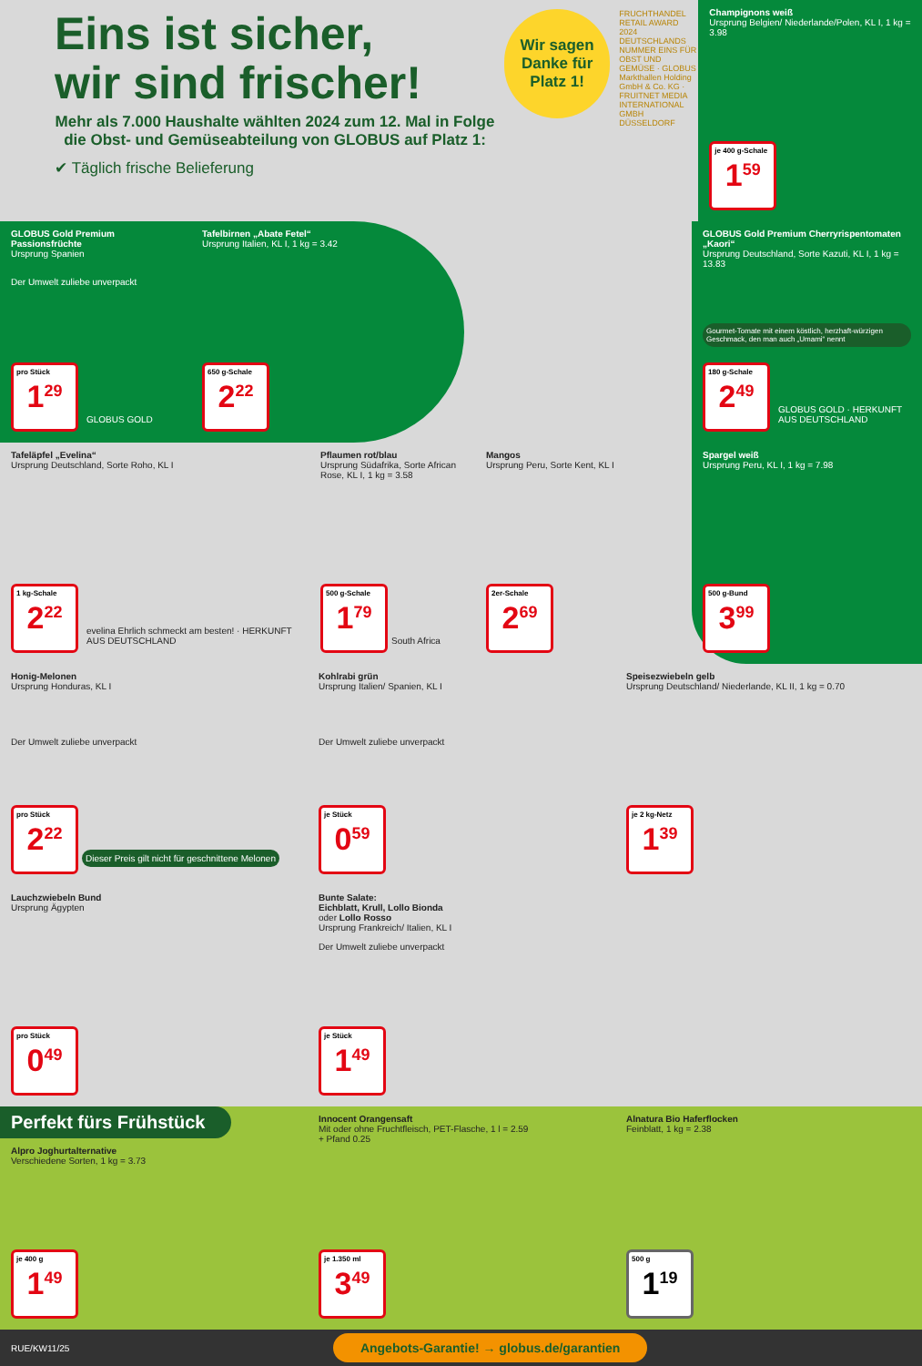Eins ist sicher,
wir sind frischer!
Mehr als 7.000 Haushalte wählten 2024 zum 12. Mal in Folge die Obst- und Gemüseabteilung von GLOBUS auf Platz 1:
✔ Täglich frische Belieferung
Wir sagen Danke für Platz 1!
FRUCHTHANDEL RETAIL AWARD 2024 DEUTSCHLANDS NUMMER EINS FÜR OBST UND GEMÜSE · GLOBUS Markthallen Holding GmbH & Co. KG · FRUITNET MEDIA INTERNATIONAL GMBH DÜSSELDORF
Champignons weiß
Ursprung Belgien/ Niederlande/Polen, KL I, 1 kg = 3.98
je 400 g-Schale
1<sup>59</sup>
GLOBUS Gold Premium Passionsfrüchte
Ursprung Spanien
Der Umwelt zuliebe unverpackt
pro Stück
1<sup>29</sup>
GLOBUS GOLD
Tafelbirnen „Abate Fetel“Ursprung Italien, KL I, 1 kg = 3.42
650 g-Schale
2<sup>22</sup>
GLOBUS Gold Premium Cherryrispentomaten „Kaori“Ursprung Deutschland, Sorte Kazuti, KL I, 1 kg = 13.83
Gourmet-Tomate mit einem köstlich, herzhaft-würzigen Geschmack, den man auch „Umami“ nennt
180 g-Schale
2<sup>49</sup>
GLOBUS GOLD · HERKUNFT AUS DEUTSCHLAND
Tafeläpfel „Evelina“Ursprung Deutschland, Sorte Roho, KL I
1 kg-Schale
2<sup>22</sup>
evelina Ehrlich schmeckt am besten! · HERKUNFT AUS DEUTSCHLAND
Pflaumen rot/blau
Ursprung Südafrika, Sorte African Rose, KL I, 1 kg = 3.58
500 g-Schale
1<sup>79</sup>
South Africa
Mangos
Ursprung Peru, Sorte Kent, KL I
2er-Schale
2<sup>69</sup>
Spargel weiß
Ursprung Peru, KL I, 1 kg = 7.98
500 g-Bund
3<sup>99</sup>
Honig-Melonen
Ursprung Honduras, KL I
Der Umwelt zuliebe unverpackt
pro Stück
2<sup>22</sup>
Dieser Preis gilt nicht für geschnittene Melonen
Kohlrabi grün
Ursprung Italien/ Spanien, KL I
Der Umwelt zuliebe unverpackt
je Stück
0<sup>59</sup>
Speisezwiebeln gelb
Ursprung Deutschland/ Niederlande, KL II, 1 kg = 0.70
je 2 kg-Netz
1<sup>39</sup>
Lauchzwiebeln Bund
Ursprung Ägypten
pro Stück
0<sup>49</sup>
Bunte Salate:
Eichblatt, Krull, Lollo Bionda
oder Lollo Rosso
Ursprung Frankreich/ Italien, KL I
Der Umwelt zuliebe unverpackt
je Stück
1<sup>49</sup>
Perfekt fürs Frühstück
Alpro Joghurtalternative
Verschiedene Sorten, 1 kg = 3.73
je 400 g
1<sup>49</sup>
Innocent Orangensaft
Mit oder ohne Fruchtfleisch, PET-Flasche, 1 l = 2.59
+ Pfand 0.25
je 1.350 ml
3<sup>49</sup>
Alnatura Bio Haferflocken
Feinblatt, 1 kg = 2.38
500 g
1<sup>19</sup>
RUE/KW11/25 Angebots-Garantie! → globus.de/garantien